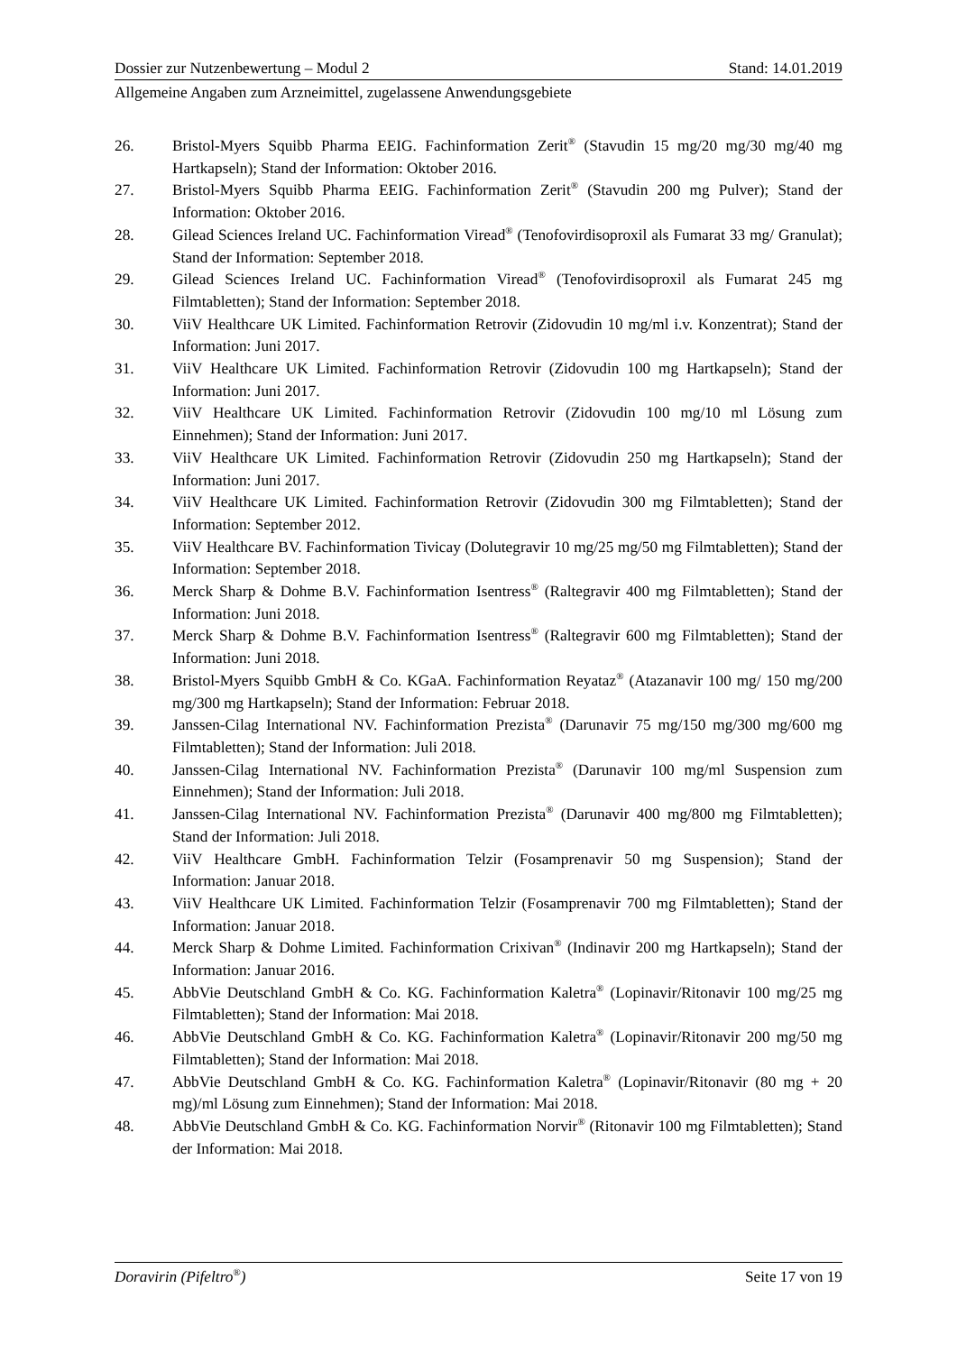Dossier zur Nutzenbewertung – Modul 2 Stand: 14.01.2019
Allgemeine Angaben zum Arzneimittel, zugelassene Anwendungsgebiete
26. Bristol-Myers Squibb Pharma EEIG. Fachinformation Zerit<sup>®</sup> (Stavudin 15 mg/20 mg/30 mg/40 mg Hartkapseln); Stand der Information: Oktober 2016.
27. Bristol-Myers Squibb Pharma EEIG. Fachinformation Zerit<sup>®</sup> (Stavudin 200 mg Pulver); Stand der Information: Oktober 2016.
28. Gilead Sciences Ireland UC. Fachinformation Viread<sup>®</sup> (Tenofovirdisoproxil als Fumarat 33 mg/ Granulat); Stand der Information: September 2018.
29. Gilead Sciences Ireland UC. Fachinformation Viread<sup>®</sup> (Tenofovirdisoproxil als Fumarat 245 mg Filmtabletten); Stand der Information: September 2018.
30. ViiV Healthcare UK Limited. Fachinformation Retrovir (Zidovudin 10 mg/ml i.v. Konzentrat); Stand der Information: Juni 2017.
31. ViiV Healthcare UK Limited. Fachinformation Retrovir (Zidovudin 100 mg Hartkapseln); Stand der Information: Juni 2017.
32. ViiV Healthcare UK Limited. Fachinformation Retrovir (Zidovudin 100 mg/10 ml Lösung zum Einnehmen); Stand der Information: Juni 2017.
33. ViiV Healthcare UK Limited. Fachinformation Retrovir (Zidovudin 250 mg Hartkapseln); Stand der Information: Juni 2017.
34. ViiV Healthcare UK Limited. Fachinformation Retrovir (Zidovudin 300 mg Filmtabletten); Stand der Information: September 2012.
35. ViiV Healthcare BV. Fachinformation Tivicay (Dolutegravir 10 mg/25 mg/50 mg Filmtabletten); Stand der Information: September 2018.
36. Merck Sharp & Dohme B.V. Fachinformation Isentress<sup>®</sup> (Raltegravir 400 mg Filmtabletten); Stand der Information: Juni 2018.
37. Merck Sharp & Dohme B.V. Fachinformation Isentress<sup>®</sup> (Raltegravir 600 mg Filmtabletten); Stand der Information: Juni 2018.
38. Bristol-Myers Squibb GmbH & Co. KGaA. Fachinformation Reyataz<sup>®</sup> (Atazanavir 100 mg/ 150 mg/200 mg/300 mg Hartkapseln); Stand der Information: Februar 2018.
39. Janssen-Cilag International NV. Fachinformation Prezista<sup>®</sup> (Darunavir 75 mg/150 mg/300 mg/600 mg Filmtabletten); Stand der Information: Juli 2018.
40. Janssen-Cilag International NV. Fachinformation Prezista<sup>®</sup> (Darunavir 100 mg/ml Suspension zum Einnehmen); Stand der Information: Juli 2018.
41. Janssen-Cilag International NV. Fachinformation Prezista<sup>®</sup> (Darunavir 400 mg/800 mg Filmtabletten); Stand der Information: Juli 2018.
42. ViiV Healthcare GmbH. Fachinformation Telzir (Fosamprenavir 50 mg Suspension); Stand der Information: Januar 2018.
43. ViiV Healthcare UK Limited. Fachinformation Telzir (Fosamprenavir 700 mg Filmtabletten); Stand der Information: Januar 2018.
44. Merck Sharp & Dohme Limited. Fachinformation Crixivan<sup>®</sup> (Indinavir 200 mg Hartkapseln); Stand der Information: Januar 2016.
45. AbbVie Deutschland GmbH & Co. KG. Fachinformation Kaletra<sup>®</sup> (Lopinavir/Ritonavir 100 mg/25 mg Filmtabletten); Stand der Information: Mai 2018.
46. AbbVie Deutschland GmbH & Co. KG. Fachinformation Kaletra<sup>®</sup> (Lopinavir/Ritonavir 200 mg/50 mg Filmtabletten); Stand der Information: Mai 2018.
47. AbbVie Deutschland GmbH & Co. KG. Fachinformation Kaletra<sup>®</sup> (Lopinavir/Ritonavir (80 mg + 20 mg)/ml Lösung zum Einnehmen); Stand der Information: Mai 2018.
48. AbbVie Deutschland GmbH & Co. KG. Fachinformation Norvir<sup>®</sup> (Ritonavir 100 mg Filmtabletten); Stand der Information: Mai 2018.
Doravirin (Pifeltro<sup>®</sup>) Seite 17 von 19